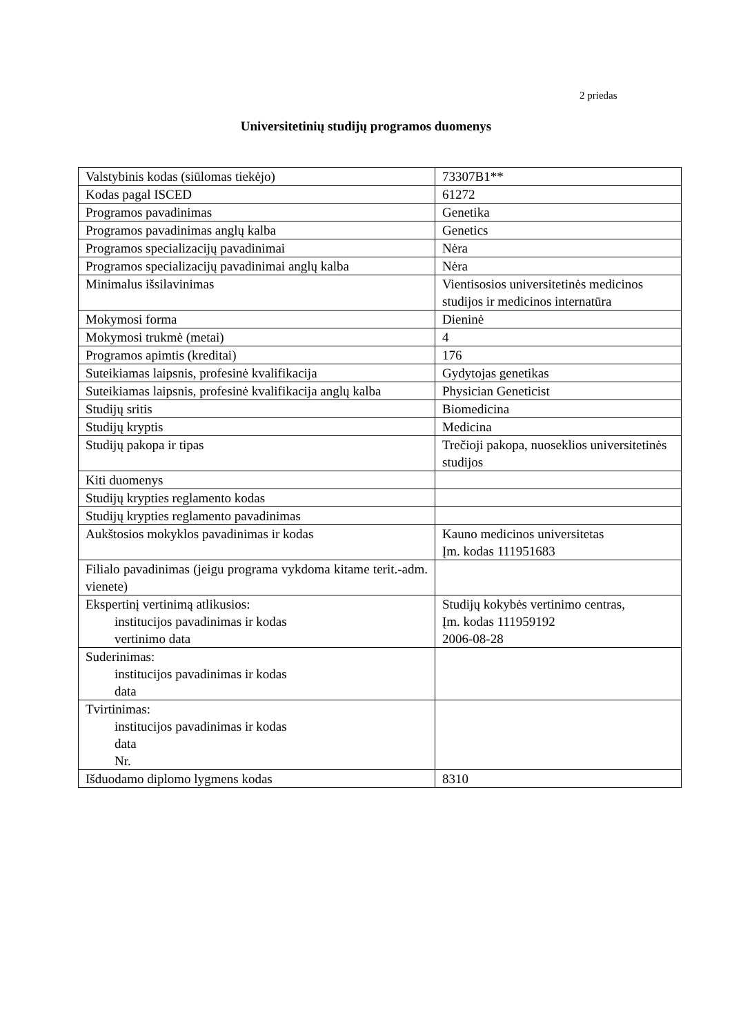2 priedas
Universitetinių studijų programos duomenys
| Valstybinis kodas (siūlomas tiekėjo) | 73307B1** |
| Kodas pagal ISCED | 61272 |
| Programos pavadinimas | Genetika |
| Programos pavadinimas anglų kalba | Genetics |
| Programos specializacijų pavadinimai | Nėra |
| Programos specializacijų pavadinimai anglų kalba | Nėra |
| Minimalus išsilavinimas | Vientisosios universitetinės medicinos studijos ir medicinos internatūra |
| Mokymosi forma | Dieninė |
| Mokymosi trukmė (metai) | 4 |
| Programos apimtis (kreditai) | 176 |
| Suteikiamas laipsnis, profesinė kvalifikacija | Gydytojas genetikas |
| Suteikiamas laipsnis, profesinė kvalifikacija anglų kalba | Physician Geneticist |
| Studijų sritis | Biomedicina |
| Studijų kryptis | Medicina |
| Studijų pakopa ir tipas | Trečioji pakopa, nuoseklios universitetinės studijos |
| Kiti duomenys | |
| Studijų krypties reglamento kodas | |
| Studijų krypties reglamento pavadinimas | |
| Aukštosios mokyklos pavadinimas ir kodas | Kauno medicinos universitetas Įm. kodas 111951683 |
| Filialo pavadinimas (jeigu programa vykdoma kitame terit.-adm. vienete) | |
| Ekspertinį vertinimą atlikusios: institucijos pavadinimas ir kodas vertinimo data | Studijų kokybės vertinimo centras, Įm. kodas 111959192 2006-08-28 |
| Suderinimas: institucijos pavadinimas ir kodas data | |
| Tvirtinimas: institucijos pavadinimas ir kodas data Nr. | |
| Išduodamo diplomo lygmens kodas | 8310 |